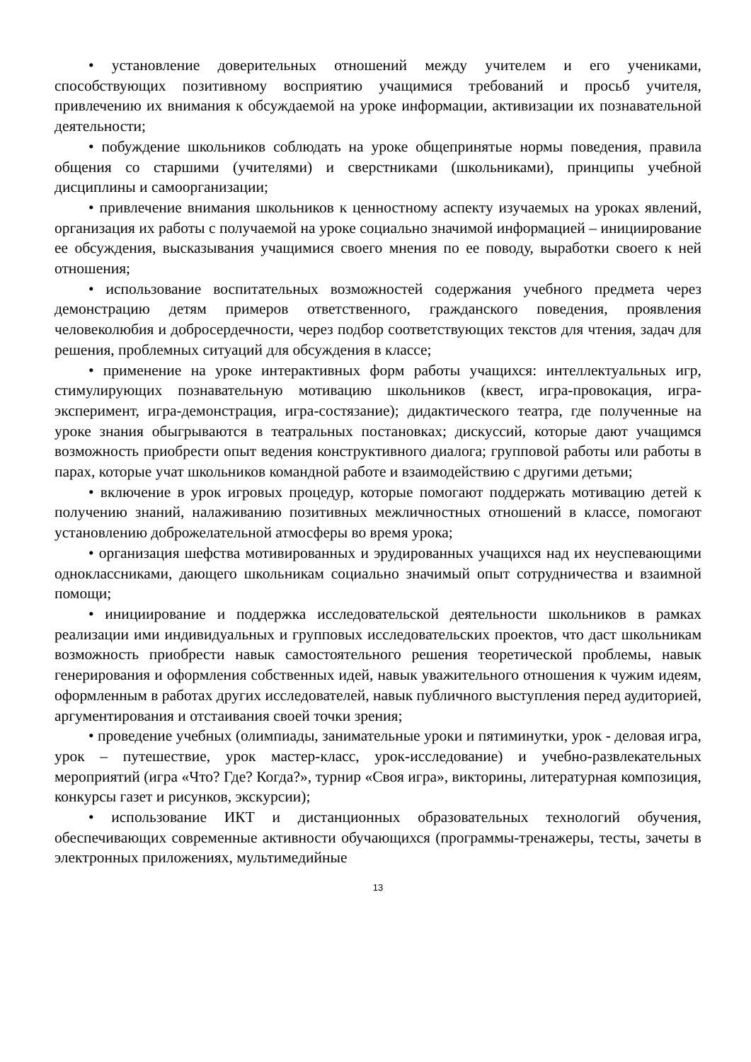• установление доверительных отношений между учителем и его учениками, способствующих позитивному восприятию учащимися требований и просьб учителя, привлечению их внимания к обсуждаемой на уроке информации, активизации их познавательной деятельности;
• побуждение школьников соблюдать на уроке общепринятые нормы поведения, правила общения со старшими (учителями) и сверстниками (школьниками), принципы учебной дисциплины и самоорганизации;
• привлечение внимания школьников к ценностному аспекту изучаемых на уроках явлений, организация их работы с получаемой на уроке социально значимой информацией – инициирование ее обсуждения, высказывания учащимися своего мнения по ее поводу, выработки своего к ней отношения;
• использование воспитательных возможностей содержания учебного предмета через демонстрацию детям примеров ответственного, гражданского поведения, проявления человеколюбия и добросердечности, через подбор соответствующих текстов для чтения, задач для решения, проблемных ситуаций для обсуждения в классе;
• применение на уроке интерактивных форм работы учащихся: интеллектуальных игр, стимулирующих познавательную мотивацию школьников (квест, игра-провокация, игра-эксперимент, игра-демонстрация, игра-состязание); дидактического театра, где полученные на уроке знания обыгрываются в театральных постановках; дискуссий, которые дают учащимся возможность приобрести опыт ведения конструктивного диалога; групповой работы или работы в парах, которые учат школьников командной работе и взаимодействию с другими детьми;
• включение в урок игровых процедур, которые помогают поддержать мотивацию детей к получению знаний, налаживанию позитивных межличностных отношений в классе, помогают установлению доброжелательной атмосферы во время урока;
• организация шефства мотивированных и эрудированных учащихся над их неуспевающими одноклассниками, дающего школьникам социально значимый опыт сотрудничества и взаимной помощи;
• инициирование и поддержка исследовательской деятельности школьников в рамках реализации ими индивидуальных и групповых исследовательских проектов, что даст школьникам возможность приобрести навык самостоятельного решения теоретической проблемы, навык генерирования и оформления собственных идей, навык уважительного отношения к чужим идеям, оформленным в работах других исследователей, навык публичного выступления перед аудиторией, аргументирования и отстаивания своей точки зрения;
• проведение учебных (олимпиады, занимательные уроки и пятиминутки, урок - деловая игра, урок – путешествие, урок мастер-класс, урок-исследование) и учебно-развлекательных мероприятий (игра «Что? Где? Когда?», турнир «Своя игра», викторины, литературная композиция, конкурсы газет и рисунков, экскурсии);
• использование ИКТ и дистанционных образовательных технологий обучения, обеспечивающих современные активности обучающихся (программы-тренажеры, тесты, зачеты в электронных приложениях, мультимедийные
13